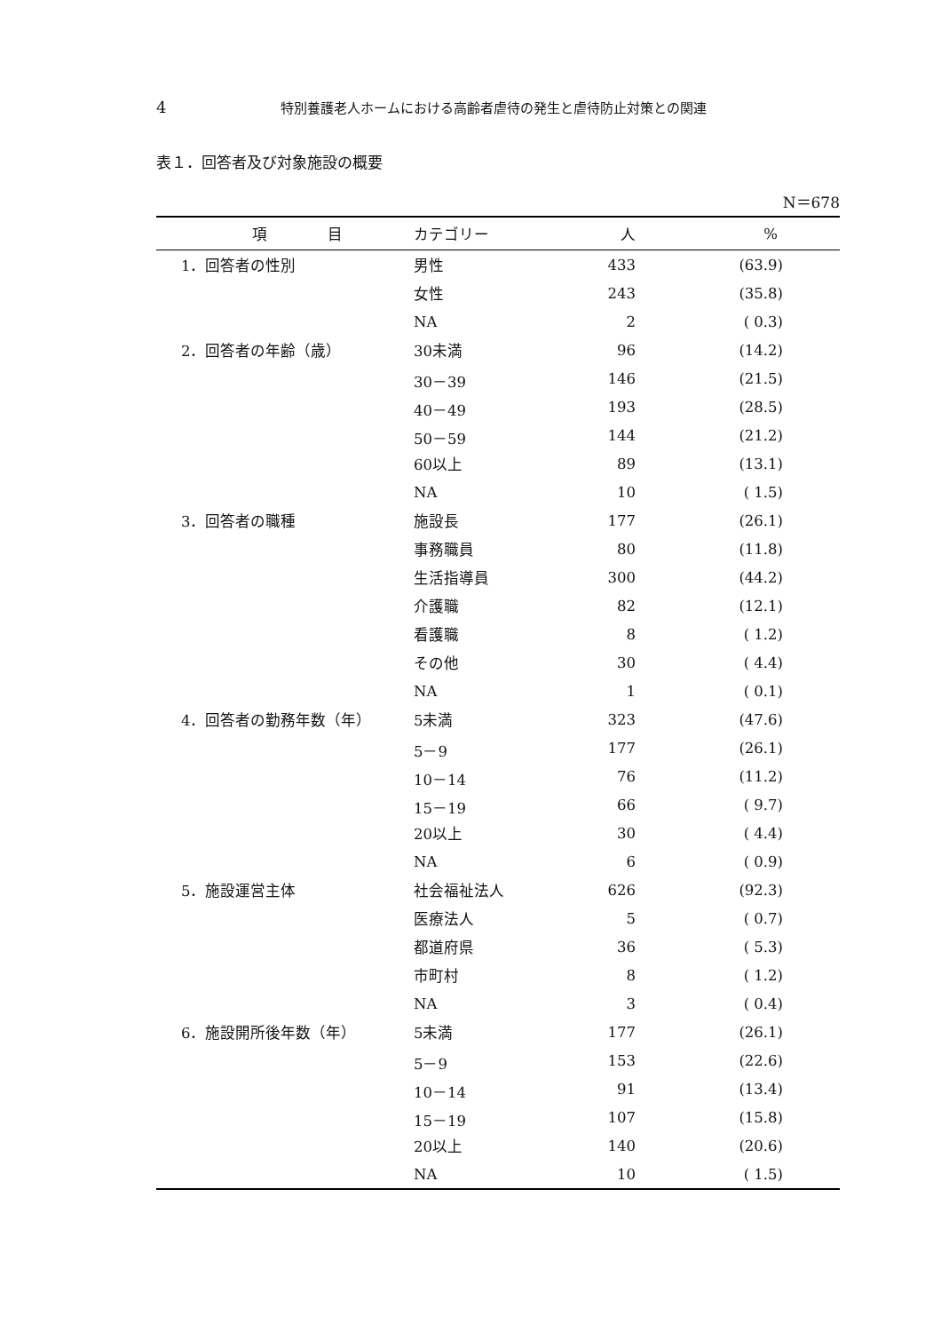4 特別養護老人ホームにおける高齢者虐待の発生と虐待防止対策との関連
表１．回答者及び対象施設の概要
N＝678
| 項 目 | カテゴリー | 人 | % |
| --- | --- | --- | --- |
| 1．回答者の性別 | 男性 | 433 | (63.9) |
| | 女性 | 243 | (35.8) |
| | NA | 2 | ( 0.3) |
| 2．回答者の年齢（歳） | 30未満 | 96 | (14.2) |
| | 30－39 | 146 | (21.5) |
| | 40－49 | 193 | (28.5) |
| | 50－59 | 144 | (21.2) |
| | 60以上 | 89 | (13.1) |
| | NA | 10 | ( 1.5) |
| 3．回答者の職種 | 施設長 | 177 | (26.1) |
| | 事務職員 | 80 | (11.8) |
| | 生活指導員 | 300 | (44.2) |
| | 介護職 | 82 | (12.1) |
| | 看護職 | 8 | ( 1.2) |
| | その他 | 30 | ( 4.4) |
| | NA | 1 | ( 0.1) |
| 4．回答者の勤務年数（年） | 5未満 | 323 | (47.6) |
| | 5－9 | 177 | (26.1) |
| | 10－14 | 76 | (11.2) |
| | 15－19 | 66 | ( 9.7) |
| | 20以上 | 30 | ( 4.4) |
| | NA | 6 | ( 0.9) |
| 5．施設運営主体 | 社会福祉法人 | 626 | (92.3) |
| | 医療法人 | 5 | ( 0.7) |
| | 都道府県 | 36 | ( 5.3) |
| | 市町村 | 8 | ( 1.2) |
| | NA | 3 | ( 0.4) |
| 6．施設開所後年数（年） | 5未満 | 177 | (26.1) |
| | 5－9 | 153 | (22.6) |
| | 10－14 | 91 | (13.4) |
| | 15－19 | 107 | (15.8) |
| | 20以上 | 140 | (20.6) |
| | NA | 10 | ( 1.5) |